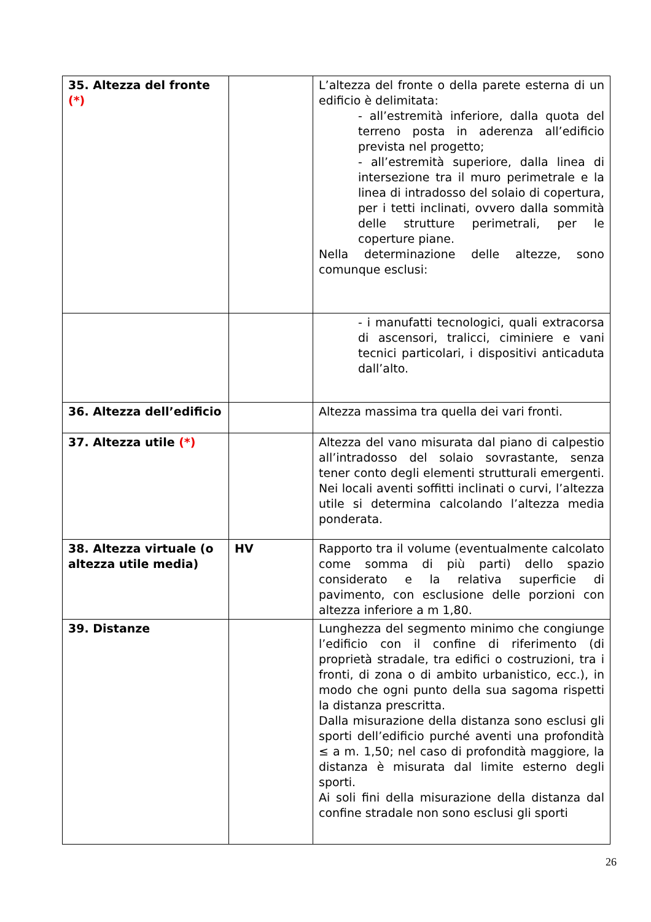| 35. Altezza del fronte (*) | | L’altezza del fronte o della parete esterna di un edificio è delimitata: - all’estremità inferiore, dalla quota del terreno posta in aderenza all’edificio prevista nel progetto; - all’estremità superiore, dalla linea di intersezione tra il muro perimetrale e la linea di intradosso del solaio di copertura, per i tetti inclinati, ovvero dalla sommità delle strutture perimetrali, per le coperture piane. Nella determinazione delle altezze, sono comunque esclusi: |
| | | - i manufatti tecnologici, quali extracorsa di ascensori, tralicci, ciminiere e vani tecnici particolari, i dispositivi anticaduta dall’alto. |
| 36. Altezza dell’edificio | | Altezza massima tra quella dei vari fronti. |
| 37. Altezza utile (*) | | Altezza del vano misurata dal piano di calpestio all’intradosso del solaio sovrastante, senza tener conto degli elementi strutturali emergenti. Nei locali aventi soffitti inclinati o curvi, l’altezza utile si determina calcolando l’altezza media ponderata. |
| 38. Altezza virtuale (o altezza utile media) | HV | Rapporto tra il volume (eventualmente calcolato come somma di più parti) dello spazio considerato e la relativa superficie di pavimento, con esclusione delle porzioni con altezza inferiore a m 1,80. |
| 39. Distanze | | Lunghezza del segmento minimo che congiunge l’edificio con il confine di riferimento (di proprietà stradale, tra edifici o costruzioni, tra i fronti, di zona o di ambito urbanistico, ecc.), in modo che ogni punto della sua sagoma rispetti la distanza prescritta. Dalla misurazione della distanza sono esclusi gli sporti dell’edificio purché aventi una profondità ≤ a m. 1,50; nel caso di profondità maggiore, la distanza è misurata dal limite esterno degli sporti. Ai soli fini della misurazione della distanza dal confine stradale non sono esclusi gli sporti |
26